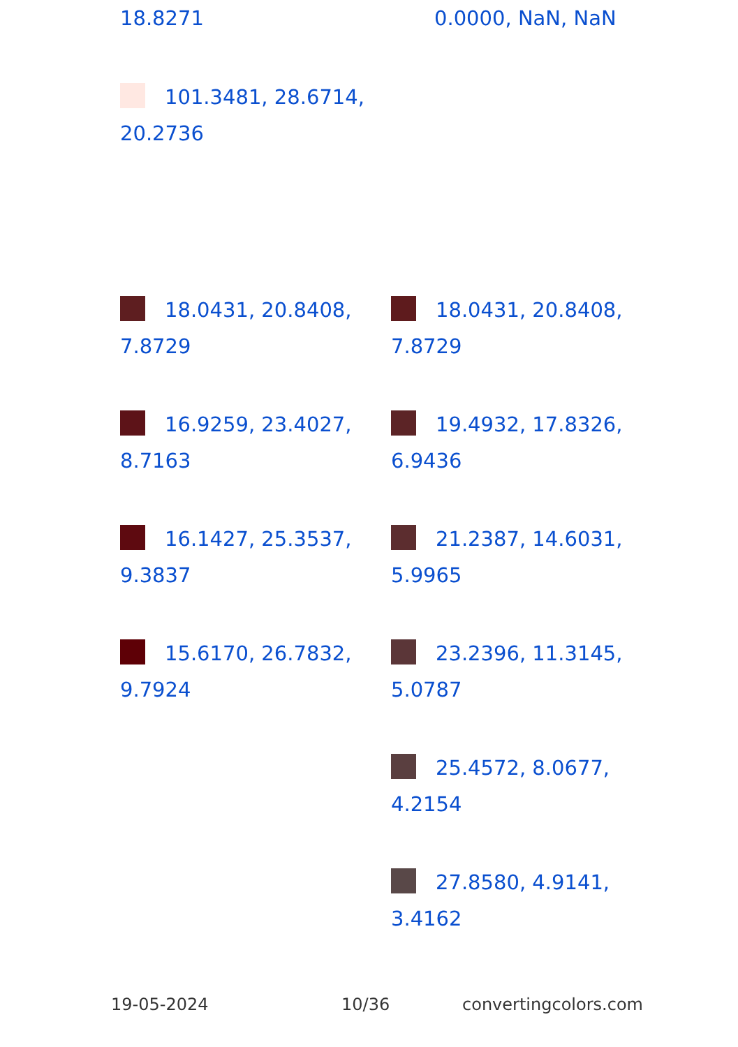18.8271 0.0000, NaN, NaN
101.3481, 28.6714, 20.2736
18.0431, 20.8408, 7.8729
18.0431, 20.8408, 7.8729
16.9259, 23.4027, 8.7163
19.4932, 17.8326, 6.9436
16.1427, 25.3537, 9.3837
21.2387, 14.6031, 5.9965
15.6170, 26.7832, 9.7924
23.2396, 11.3145, 5.0787
25.4572, 8.0677, 4.2154
27.8580, 4.9141, 3.4162
19-05-2024 10/36 convertingcolors.com